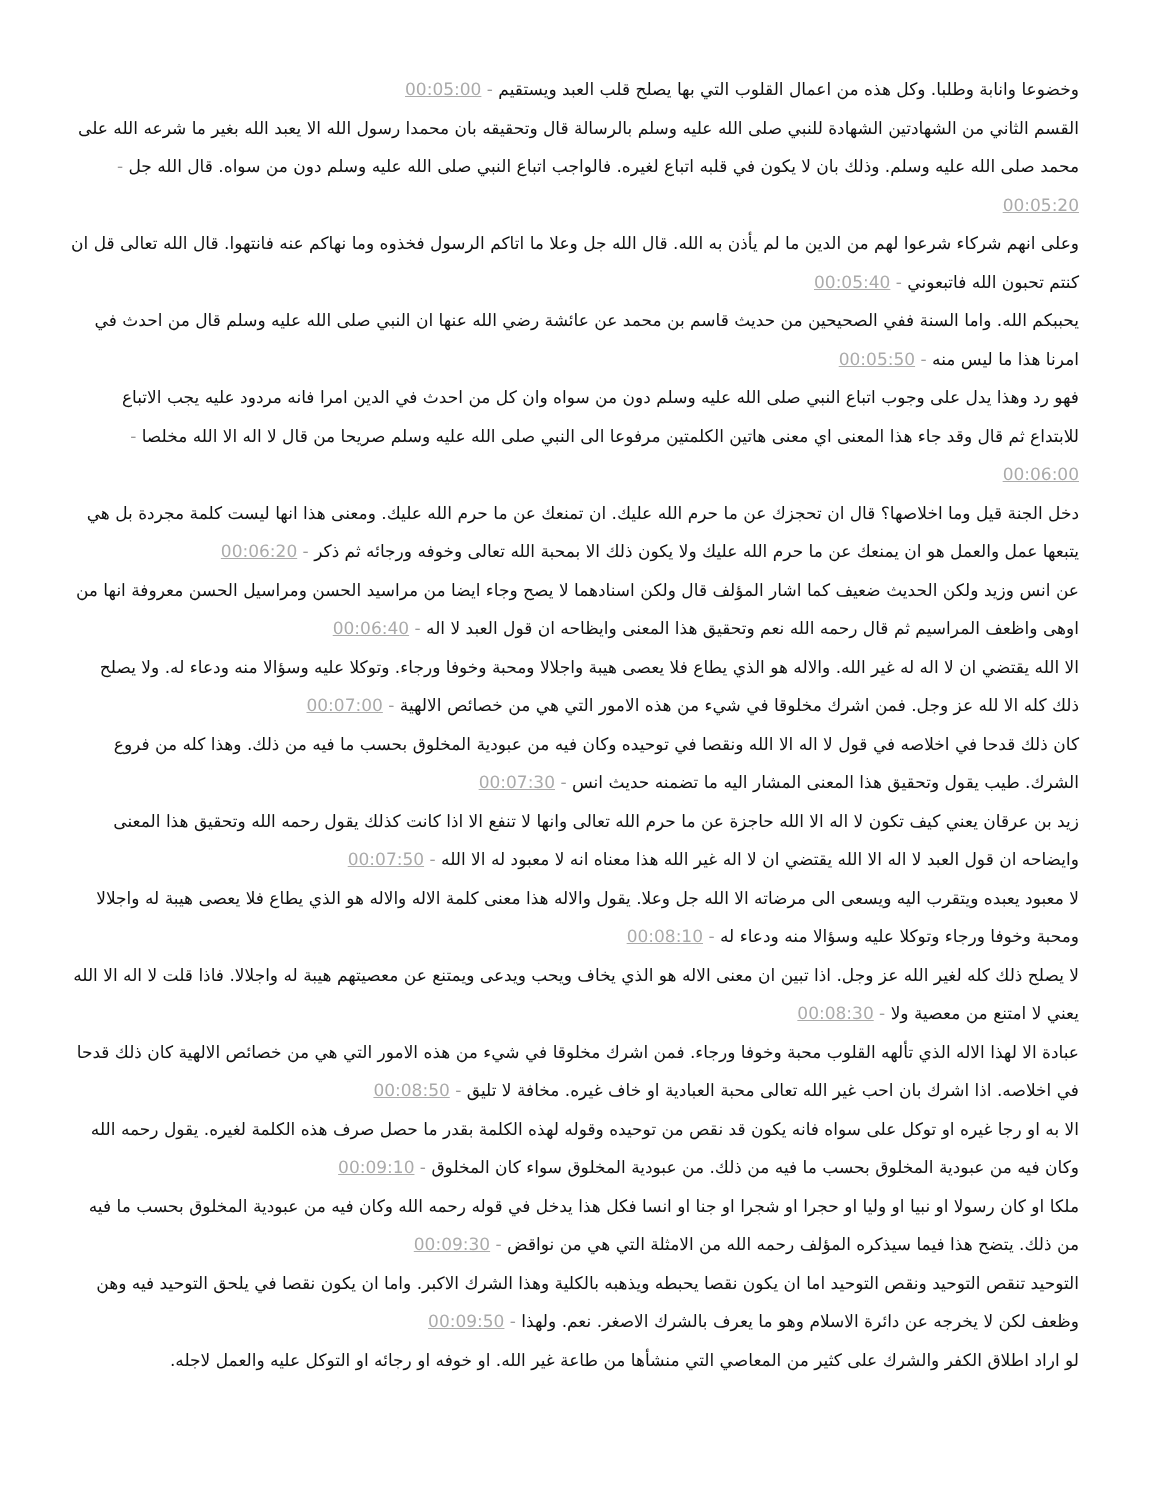وخضوعا وانابة وطلبا. وكل هذه من اعمال القلوب التي بها يصلح قلب العبد ويستقيم - 00:05:00
القسم الثاني من الشهادتين الشهادة للنبي صلى الله عليه وسلم بالرسالة قال وتحقيقه بان محمدا رسول الله الا يعبد الله بغير ما شرعه الله على محمد صلى الله عليه وسلم. وذلك بان لا يكون في قلبه اتباع لغيره. فالواجب اتباع النبي صلى الله عليه وسلم دون من سواه. قال الله جل - 00:05:20
وعلى انهم شركاء شرعوا لهم من الدين ما لم يأذن به الله. قال الله جل وعلا ما اتاكم الرسول فخذوه وما نهاكم عنه فانتهوا. قال الله تعالى قل ان كنتم تحبون الله فاتبعوني - 00:05:40
يحببكم الله. واما السنة ففي الصحيحين من حديث قاسم بن محمد عن عائشة رضي الله عنها ان النبي صلى الله عليه وسلم قال من احدث في امرنا هذا ما ليس منه - 00:05:50
فهو رد وهذا يدل على وجوب اتباع النبي صلى الله عليه وسلم دون من سواه وان كل من احدث في الدين امرا فانه مردود عليه يجب الاتباع للابتداع ثم قال وقد جاء هذا المعنى اي معنى هاتين الكلمتين مرفوعا الى النبي صلى الله عليه وسلم صريحا من قال لا اله الا الله مخلصا - 00:06:00
دخل الجنة قيل وما اخلاصها؟ قال ان تحجزك عن ما حرم الله عليك. ان تمنعك عن ما حرم الله عليك. ومعنى هذا انها ليست كلمة مجردة بل هي يتبعها عمل والعمل هو ان يمنعك عن ما حرم الله عليك ولا يكون ذلك الا بمحبة الله تعالى وخوفه ورجائه ثم ذكر - 00:06:20
عن انس وزيد ولكن الحديث ضعيف كما اشار المؤلف قال ولكن اسنادهما لا يصح وجاء ايضا من مراسيد الحسن ومراسيل الحسن معروفة انها من اوهى واظعف المراسيم ثم قال رحمه الله نعم وتحقيق هذا المعنى وايظاحه ان قول العبد لا اله - 00:06:40
الا الله يقتضي ان لا اله له غير الله. والاله هو الذي يطاع فلا يعصى هيبة واجلالا ومحبة وخوفا ورجاء. وتوكلا عليه وسؤالا منه ودعاء له. ولا يصلح ذلك كله الا لله عز وجل. فمن اشرك مخلوقا في شيء من هذه الامور التي هي من خصائص الالهية - 00:07:00
كان ذلك قدحا في اخلاصه في قول لا اله الا الله ونقصا في توحيده وكان فيه من عبودية المخلوق بحسب ما فيه من ذلك. وهذا كله من فروع الشرك. طيب يقول وتحقيق هذا المعنى المشار اليه ما تضمنه حديث انس - 00:07:30
زيد بن عرقان يعني كيف تكون لا اله الا الله حاجزة عن ما حرم الله تعالى وانها لا تنفع الا اذا كانت كذلك يقول رحمه الله وتحقيق هذا المعنى وايضاحه ان قول العبد لا اله الا الله يقتضي ان لا اله غير الله هذا معناه انه لا معبود له الا الله - 00:07:50
لا معبود يعبده ويتقرب اليه ويسعى الى مرضاته الا الله جل وعلا. يقول والاله هذا معنى كلمة الاله والاله هو الذي يطاع فلا يعصى هيبة له واجلالا ومحبة وخوفا ورجاء وتوكلا عليه وسؤالا منه ودعاء له - 00:08:10
لا يصلح ذلك كله لغير الله عز وجل. اذا تبين ان معنى الاله هو الذي يخاف ويحب ويدعى ويمتنع عن معصيتهم هيبة له واجلالا. فاذا قلت لا اله الا الله يعني لا امتنع من معصية ولا - 00:08:30
عبادة الا لهذا الاله الذي تألهه القلوب محبة وخوفا ورجاء. فمن اشرك مخلوقا في شيء من هذه الامور التي هي من خصائص الالهية كان ذلك قدحا في اخلاصه. اذا اشرك بان احب غير الله تعالى محبة العبادية او خاف غيره. مخافة لا تليق - 00:08:50
الا به او رجا غيره او توكل على سواه فانه يكون قد نقص من توحيده وقوله لهذه الكلمة بقدر ما حصل صرف هذه الكلمة لغيره. يقول رحمه الله وكان فيه من عبودية المخلوق بحسب ما فيه من ذلك. من عبودية المخلوق سواء كان المخلوق - 00:09:10
ملكا او كان رسولا او نبيا او وليا او حجرا او شجرا او جنا او انسا فكل هذا يدخل في قوله رحمه الله وكان فيه من عبودية المخلوق بحسب ما فيه من ذلك. يتضح هذا فيما سيذكره المؤلف رحمه الله من الامثلة التي هي من نواقض - 00:09:30
التوحيد تنقص التوحيد ونقص التوحيد اما ان يكون نقصا يحبطه ويذهبه بالكلية وهذا الشرك الاكبر. واما ان يكون نقصا في يلحق التوحيد فيه وهن وظعف لكن لا يخرجه عن دائرة الاسلام وهو ما يعرف بالشرك الاصغر. نعم. ولهذا - 00:09:50
لو اراد اطلاق الكفر والشرك على كثير من المعاصي التي منشأها من طاعة غير الله. او خوفه او رجائه او التوكل عليه والعمل لاجله.